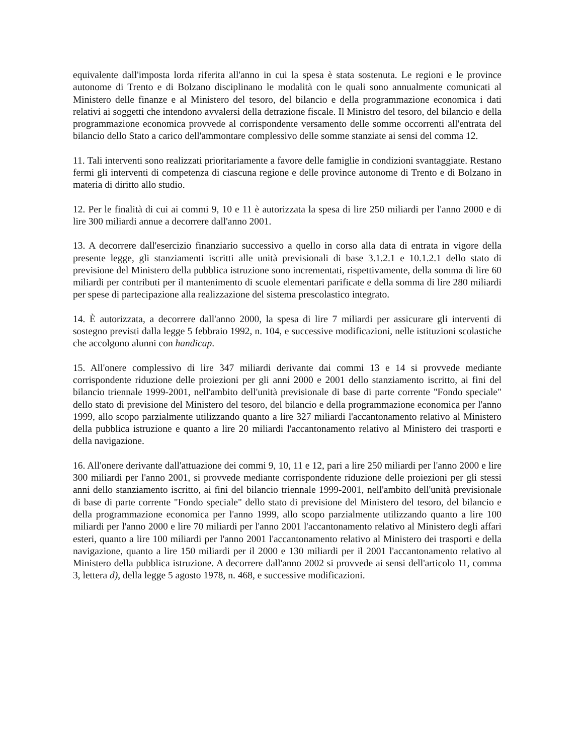equivalente dall'imposta lorda riferita all'anno in cui la spesa è stata sostenuta. Le regioni e le province autonome di Trento e di Bolzano disciplinano le modalità con le quali sono annualmente comunicati al Ministero delle finanze e al Ministero del tesoro, del bilancio e della programmazione economica i dati relativi ai soggetti che intendono avvalersi della detrazione fiscale. Il Ministro del tesoro, del bilancio e della programmazione economica provvede al corrispondente versamento delle somme occorrenti all'entrata del bilancio dello Stato a carico dell'ammontare complessivo delle somme stanziate ai sensi del comma 12.
11. Tali interventi sono realizzati prioritariamente a favore delle famiglie in condizioni svantaggiate. Restano fermi gli interventi di competenza di ciascuna regione e delle province autonome di Trento e di Bolzano in materia di diritto allo studio.
12. Per le finalità di cui ai commi 9, 10 e 11 è autorizzata la spesa di lire 250 miliardi per l'anno 2000 e di lire 300 miliardi annue a decorrere dall'anno 2001.
13. A decorrere dall'esercizio finanziario successivo a quello in corso alla data di entrata in vigore della presente legge, gli stanziamenti iscritti alle unità previsionali di base 3.1.2.1 e 10.1.2.1 dello stato di previsione del Ministero della pubblica istruzione sono incrementati, rispettivamente, della somma di lire 60 miliardi per contributi per il mantenimento di scuole elementari parificate e della somma di lire 280 miliardi per spese di partecipazione alla realizzazione del sistema prescolastico integrato.
14. È autorizzata, a decorrere dall'anno 2000, la spesa di lire 7 miliardi per assicurare gli interventi di sostegno previsti dalla legge 5 febbraio 1992, n. 104, e successive modificazioni, nelle istituzioni scolastiche che accolgono alunni con handicap.
15. All'onere complessivo di lire 347 miliardi derivante dai commi 13 e 14 si provvede mediante corrispondente riduzione delle proiezioni per gli anni 2000 e 2001 dello stanziamento iscritto, ai fini del bilancio triennale 1999-2001, nell'ambito dell'unità previsionale di base di parte corrente "Fondo speciale" dello stato di previsione del Ministero del tesoro, del bilancio e della programmazione economica per l'anno 1999, allo scopo parzialmente utilizzando quanto a lire 327 miliardi l'accantonamento relativo al Ministero della pubblica istruzione e quanto a lire 20 miliardi l'accantonamento relativo al Ministero dei trasporti e della navigazione.
16. All'onere derivante dall'attuazione dei commi 9, 10, 11 e 12, pari a lire 250 miliardi per l'anno 2000 e lire 300 miliardi per l'anno 2001, si provvede mediante corrispondente riduzione delle proiezioni per gli stessi anni dello stanziamento iscritto, ai fini del bilancio triennale 1999-2001, nell'ambito dell'unità previsionale di base di parte corrente "Fondo speciale" dello stato di previsione del Ministero del tesoro, del bilancio e della programmazione economica per l'anno 1999, allo scopo parzialmente utilizzando quanto a lire 100 miliardi per l'anno 2000 e lire 70 miliardi per l'anno 2001 l'accantonamento relativo al Ministero degli affari esteri, quanto a lire 100 miliardi per l'anno 2001 l'accantonamento relativo al Ministero dei trasporti e della navigazione, quanto a lire 150 miliardi per il 2000 e 130 miliardi per il 2001 l'accantonamento relativo al Ministero della pubblica istruzione. A decorrere dall'anno 2002 si provvede ai sensi dell'articolo 11, comma 3, lettera d), della legge 5 agosto 1978, n. 468, e successive modificazioni.